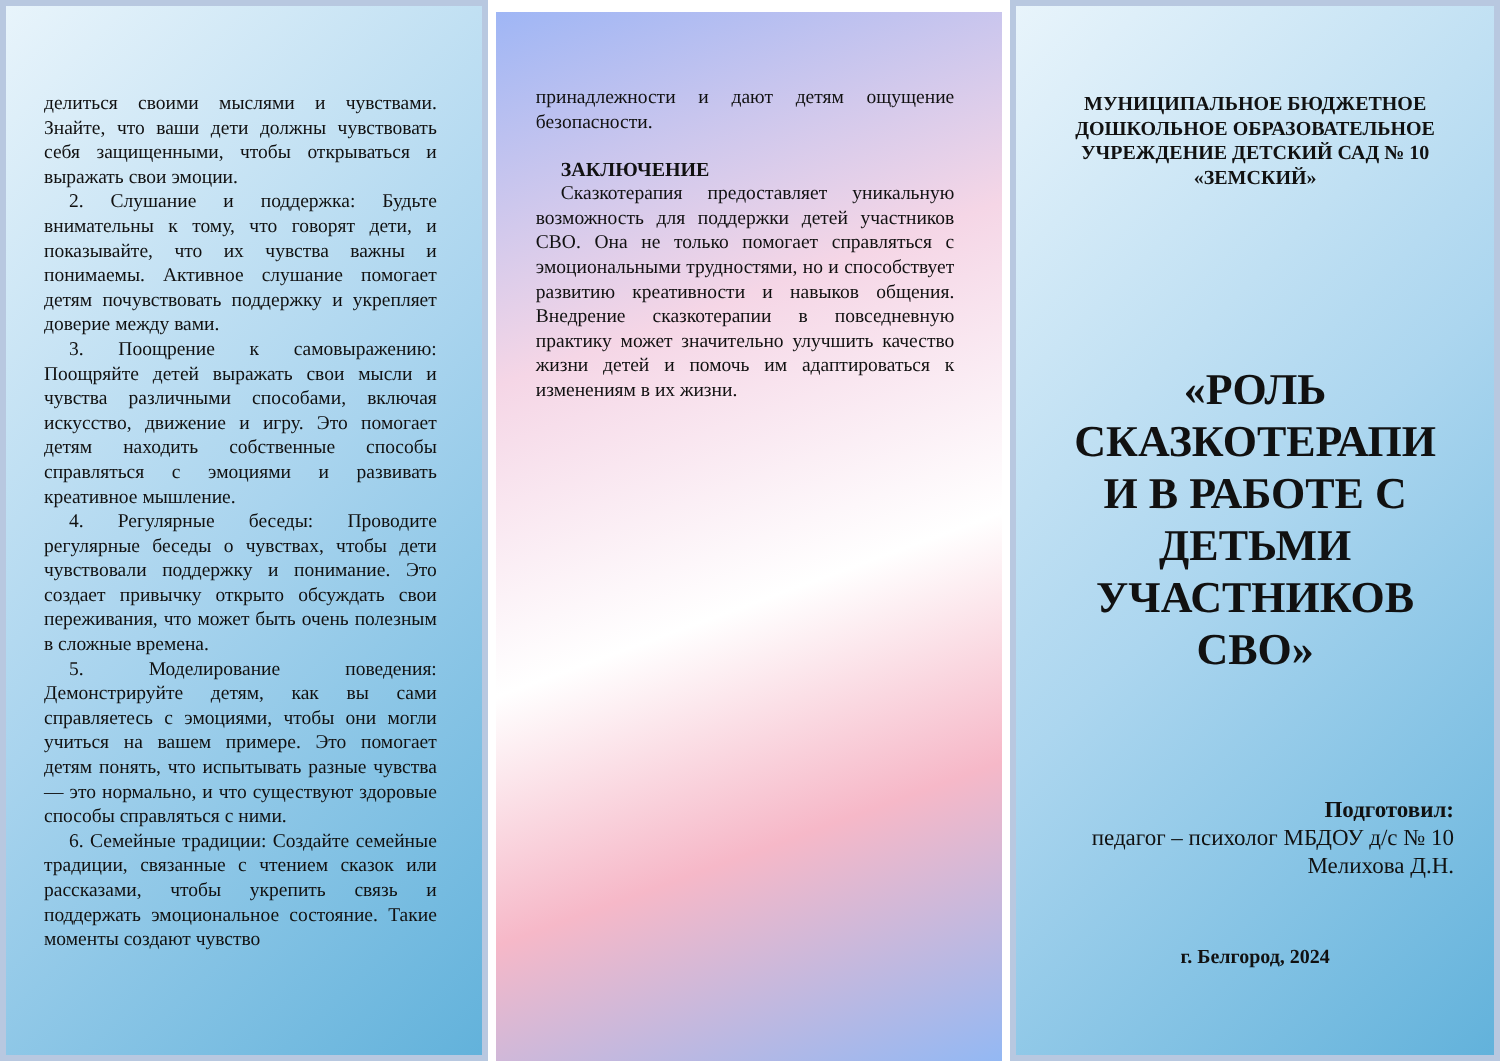делиться своими мыслями и чувствами. Знайте, что ваши дети должны чувствовать себя защищенными, чтобы открываться и выражать свои эмоции.
2. Слушание и поддержка: Будьте внимательны к тому, что говорят дети, и показывайте, что их чувства важны и понимаемы. Активное слушание помогает детям почувствовать поддержку и укрепляет доверие между вами.
3. Поощрение к самовыражению: Поощряйте детей выражать свои мысли и чувства различными способами, включая искусство, движение и игру. Это помогает детям находить собственные способы справляться с эмоциями и развивать креативное мышление.
4. Регулярные беседы: Проводите регулярные беседы о чувствах, чтобы дети чувствовали поддержку и понимание. Это создает привычку открыто обсуждать свои переживания, что может быть очень полезным в сложные времена.
5. Моделирование поведения: Демонстрируйте детям, как вы сами справляетесь с эмоциями, чтобы они могли учиться на вашем примере. Это помогает детям понять, что испытывать разные чувства — это нормально, и что существуют здоровые способы справляться с ними.
6. Семейные традиции: Создайте семейные традиции, связанные с чтением сказок или рассказами, чтобы укрепить связь и поддержать эмоциональное состояние. Такие моменты создают чувство
принадлежности и дают детям ощущение безопасности.
ЗАКЛЮЧЕНИЕ
Сказкотерапия предоставляет уникальную возможность для поддержки детей участников СВО. Она не только помогает справляться с эмоциональными трудностями, но и способствует развитию креативности и навыков общения. Внедрение сказкотерапии в повседневную практику может значительно улучшить качество жизни детей и помочь им адаптироваться к изменениям в их жизни.
МУНИЦИПАЛЬНОЕ БЮДЖЕТНОЕ ДОШКОЛЬНОЕ ОБРАЗОВАТЕЛЬНОЕ УЧРЕЖДЕНИЕ ДЕТСКИЙ САД № 10 «ЗЕМСКИЙ»
«РОЛЬ СКАЗКОТЕРАПИ И В РАБОТЕ С ДЕТЬМИ УЧАСТНИКОВ СВО»
Подготовил:
педагог – психолог МБДОУ д/с № 10
Мелихова Д.Н.
г. Белгород, 2024